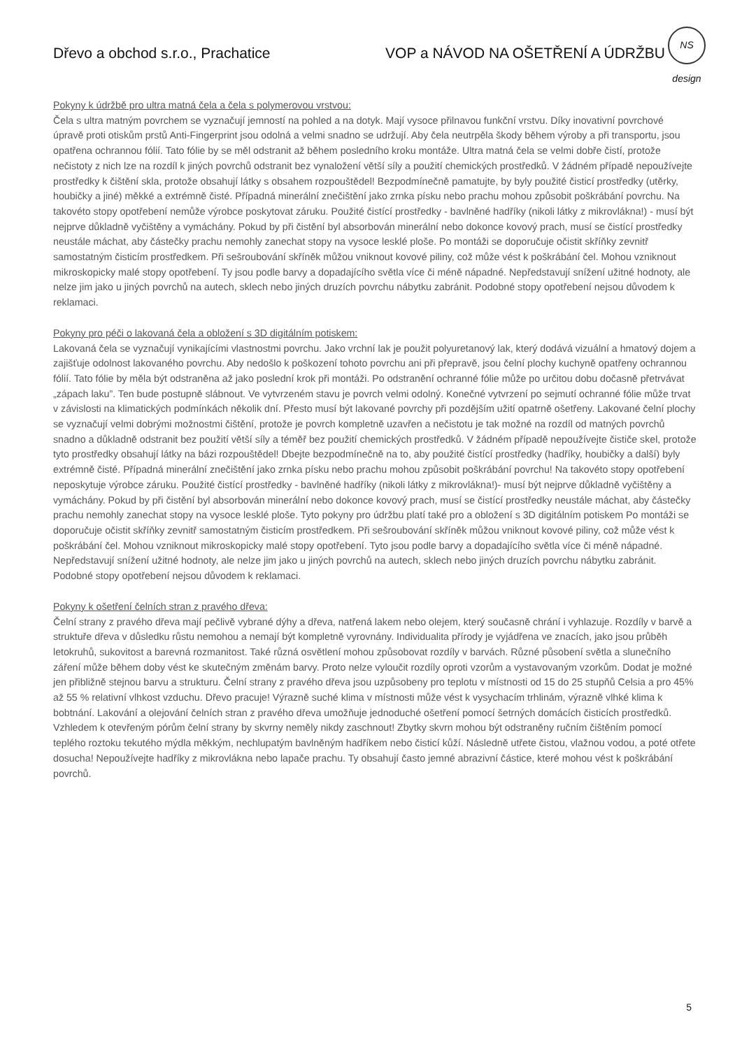Dřevo a obchod s.r.o., Prachatice VOP a NÁVOD NA OŠETŘENÍ A ÚDRŽBU
NS design
Pokyny k údržbě pro ultra matná čela a čela s polymerovou vrstvou:
Čela s ultra matným povrchem se vyznačují jemností na pohled a na dotyk. Mají vysoce přilnavou funkční vrstvu. Díky inovativní povrchové úpravě proti otiskům prstů Anti-Fingerprint jsou odolná a velmi snadno se udržují. Aby čela neutrpěla škody během výroby a při transportu, jsou opatřena ochrannou fólií. Tato fólie by se měl odstranit až během posledního kroku montáže. Ultra matná čela se velmi dobře čistí, protože nečistoty z nich lze na rozdíl k jiných povrchů odstranit bez vynaložení větší síly a použití chemických prostředků. V žádném případě nepoužívejte prostředky k čištění skla, protože obsahují látky s obsahem rozpouštědel! Bezpodmínečně pamatujte, by byly použité čisticí prostředky (utěrky, houbičky a jiné) měkké a extrémně čisté. Případná minerální znečištění jako zrnka písku nebo prachu mohou způsobit poškrábání povrchu. Na takovéto stopy opotřebení nemůže výrobce poskytovat záruku. Použité čistící prostředky - bavlněné hadříky (nikoli látky z mikrovlákna!) - musí být nejprve důkladně vyčištěny a vymáchány. Pokud by při čistění byl absorbován minerální nebo dokonce kovový prach, musí se čistící prostředky neustále máchat, aby částečky prachu nemohly zanechat stopy na vysoce lesklé ploše. Po montáži se doporučuje očistit skříňky zevnitř samostatným čisticím prostředkem. Při sešroubování skříněk můžou vniknout kovové piliny, což může vést k poškrábání čel. Mohou vzniknout mikroskopicky malé stopy opotřebení. Ty jsou podle barvy a dopadajícího světla více či méně nápadné. Nepředstavují snížení užitné hodnoty, ale nelze jim jako u jiných povrchů na autech, sklech nebo jiných druzích povrchu nábytku zabránit. Podobné stopy opotřebení nejsou důvodem k reklamaci.
Pokyny pro péči o lakovaná čela a obložení s 3D digitálním potiskem:
Lakovaná čela se vyznačují vynikajícími vlastnostmi povrchu. Jako vrchní lak je použit polyuretanový lak, který dodává vizuální a hmatový dojem a zajišťuje odolnost lakovaného povrchu. Aby nedošlo k poškození tohoto povrchu ani při přepravě, jsou čelní plochy kuchyně opatřeny ochrannou fólií. Tato fólie by měla být odstraněna až jako poslední krok při montáži. Po odstranění ochranné fólie může po určitou dobu dočasně přetrvávat „zápach laku”. Ten bude postupně slábnout. Ve vytvrzeném stavu je povrch velmi odolný. Konečné vytvrzení po sejmutí ochranné fólie může trvat v závislosti na klimatických podmínkách několik dní. Přesto musí být lakované povrchy při pozdějším užití opatrně ošetřeny. Lakované čelní plochy se vyznačují velmi dobrými možnostmi čištění, protože je povrch kompletně uzavřen a nečistotu je tak možné na rozdíl od matných povrchů snadno a důkladně odstranit bez použití větší síly a téměř bez použití chemických prostředků. V žádném případě nepoužívejte čističe skel, protože tyto prostředky obsahují látky na bázi rozpouštědel! Dbejte bezpodmínečně na to, aby použité čistící prostředky (hadříky, houbičky a další) byly extrémně čisté. Případná minerální znečištění jako zrnka písku nebo prachu mohou způsobit poškrábání povrchu! Na takovéto stopy opotřebení neposkytuje výrobce záruku. Použité čistící prostředky - bavlněné hadříky (nikoli látky z mikrovlákna!)- musí být nejprve důkladně vyčištěny a vymáchány. Pokud by při čistění byl absorbován minerální nebo dokonce kovový prach, musí se čistící prostředky neustále máchat, aby částečky prachu nemohly zanechat stopy na vysoce lesklé ploše. Tyto pokyny pro údržbu platí také pro a obložení s 3D digitálním potiskem Po montáži se doporučuje očistit skříňky zevnitř samostatným čisticím prostředkem. Při sešroubování skříněk můžou vniknout kovové piliny, což může vést k poškrábání čel. Mohou vzniknout mikroskopicky malé stopy opotřebení. Tyto jsou podle barvy a dopadajícího světla více či méně nápadné. Nepředstavují snížení užitné hodnoty, ale nelze jim jako u jiných povrchů na autech, sklech nebo jiných druzích povrchu nábytku zabránit. Podobné stopy opotřebení nejsou důvodem k reklamaci.
Pokyny k ošetření čelních stran z pravého dřeva:
Čelní strany z pravého dřeva mají pečlivě vybrané dýhy a dřeva, natřená lakem nebo olejem, který současně chrání i vyhlazuje. Rozdíly v barvě a struktuře dřeva v důsledku růstu nemohou a nemají být kompletně vyrovnány. Individualita přírody je vyjádřena ve znacích, jako jsou průběh letokruhů, sukovitost a barevná rozmanitost. Také různá osvětlení mohou způsobovat rozdíly v barvách. Různé působení světla a slunečního záření může během doby vést ke skutečným změnám barvy. Proto nelze vyloučit rozdíly oproti vzorům a vystavovaným vzorkům. Dodat je možné jen přibližně stejnou barvu a strukturu. Čelní strany z pravého dřeva jsou uzpůsobeny pro teplotu v místnosti od 15 do 25 stupňů Celsia a pro 45% až 55 % relativní vlhkost vzduchu. Dřevo pracuje! Výrazně suché klima v místnosti může vést k vysychacím trhlinám, výrazně vlhké klima k bobtnání. Lakování a olejování čelních stran z pravého dřeva umožňuje jednoduché ošetření pomocí šetrných domácích čisticích prostředků. Vzhledem k otevřeným pórům čelní strany by skvrny neměly nikdy zaschnout! Zbytky skvrn mohou být odstraněny ručním čištěním pomocí teplého roztoku tekutého mýdla měkkým, nechlupatým bavlněným hadříkem nebo čisticí kůží. Následně utřete čistou, vlažnou vodou, a poté otřete dosucha! Nepoužívejte hadříky z mikrovlákna nebo lapače prachu. Ty obsahují často jemné abrazivní částice, které mohou vést k poškrábání povrchů.
5